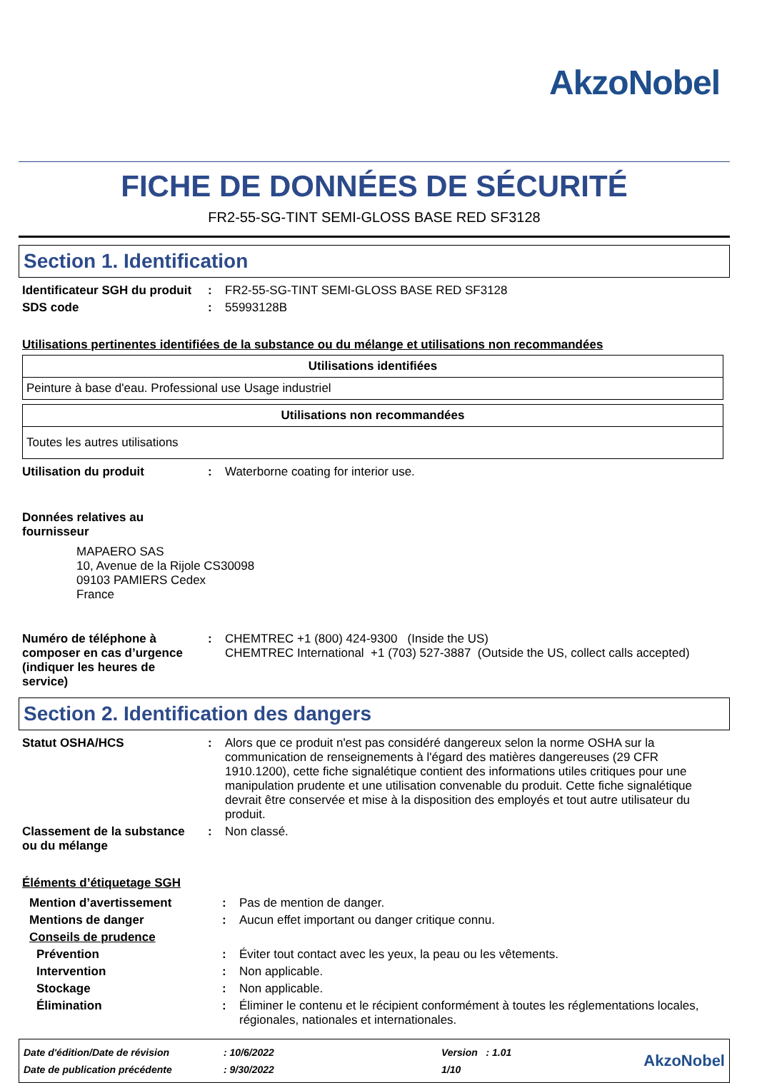AkzoNobel
FICHE DE DONNÉES DE SÉCURITÉ
FR2-55-SG-TINT SEMI-GLOSS BASE RED SF3128
Section 1. Identification
| Identificateur SGH du produit | : | FR2-55-SG-TINT SEMI-GLOSS BASE RED SF3128 |
| SDS code | : | 55993128B |
Utilisations pertinentes identifiées de la substance ou du mélange et utilisations non recommandées
| Utilisations identifiées |
| --- |
| Peinture à base d'eau. Professional use Usage industriel |
| Utilisations non recommandées |
| --- |
| Toutes les autres utilisations |
| Utilisation du produit | : | Waterborne coating for interior use. |
| Données relatives au fournisseur | | |
MAPAERO SAS
10, Avenue de la Rijole CS30098
09103 PAMIERS Cedex
France
| Numéro de téléphone à composer en cas d’urgence (indiquer les heures de service) | : | CHEMTREC +1 (800) 424-9300 (Inside the US) CHEMTREC International +1 (703) 527-3887 (Outside the US, collect calls accepted) |
Section 2. Identification des dangers
| Statut OSHA/HCS | : | Alors que ce produit n'est pas considéré dangereux selon la norme OSHA sur la communication de renseignements à l'égard des matières dangereuses (29 CFR 1910.1200), cette fiche signalétique contient des informations utiles critiques pour une manipulation prudente et une utilisation convenable du produit. Cette fiche signalétique devrait être conservée et mise à la disposition des employés et tout autre utilisateur du produit. |
| Classement de la substance ou du mélange | : | Non classé. |
Éléments d’étiquetage SGH
| Mention d’avertissement | : | Pas de mention de danger. |
| Mentions de danger | : | Aucun effet important ou danger critique connu. |
| Conseils de prudence | | |
| Prévention | : | Éviter tout contact avec les yeux, la peau ou les vêtements. |
| Intervention | : | Non applicable. |
| Stockage | : | Non applicable. |
| Élimination | : | Éliminer le contenu et le récipient conformément à toutes les réglementations locales, régionales, nationales et internationales. |
| Date d'édition/Date de révision | : 10/6/2022 | Version : 1.01 | AkzoNobel |
| Date de publication précédente | : 9/30/2022 | 1/10 | |